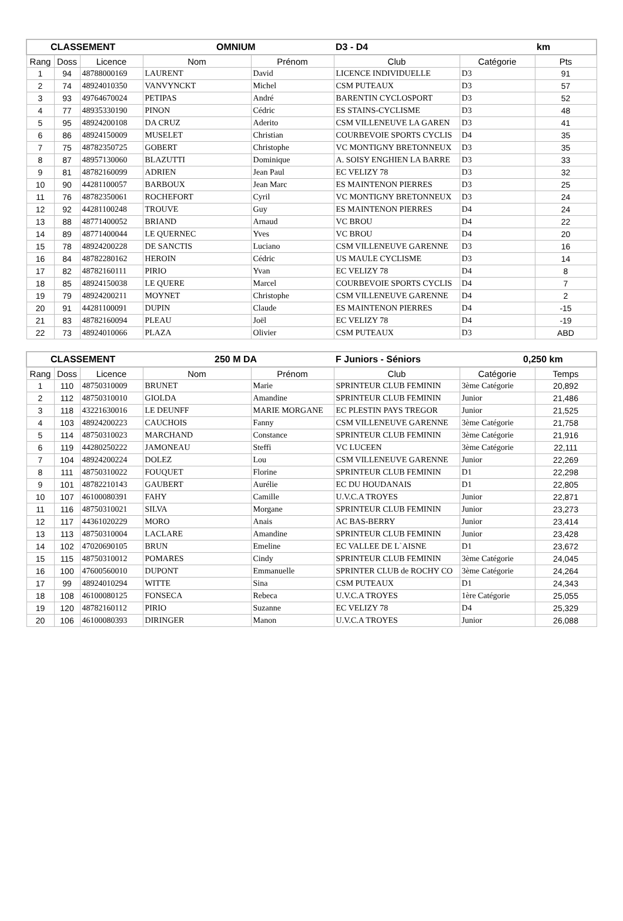| CLASSEMENT | | | OMNIUM | | D3 - D4 | | km |
| --- | --- | --- | --- | --- | --- | --- | --- |
| Rang | Doss | Licence | Nom | Prénom | Club | Catégorie | Pts |
| 1 | 94 | 48788000169 | LAURENT | David | LICENCE INDIVIDUELLE | D3 | 91 |
| 2 | 74 | 48924010350 | VANVYNCKT | Michel | CSM PUTEAUX | D3 | 57 |
| 3 | 93 | 49764670024 | PETIPAS | André | BARENTIN CYCLOSPORT | D3 | 52 |
| 4 | 77 | 48935330190 | PINON | Cédric | ES STAINS-CYCLISME | D3 | 48 |
| 5 | 95 | 48924200108 | DA CRUZ | Aderito | CSM VILLENEUVE LA GAREN | D3 | 41 |
| 6 | 86 | 48924150009 | MUSELET | Christian | COURBEVOIE SPORTS CYCLIS | D4 | 35 |
| 7 | 75 | 48782350725 | GOBERT | Christophe | VC MONTIGNY BRETONNEUX | D3 | 35 |
| 8 | 87 | 48957130060 | BLAZUTTI | Dominique | A. SOISY ENGHIEN LA BARRE | D3 | 33 |
| 9 | 81 | 48782160099 | ADRIEN | Jean Paul | EC VELIZY 78 | D3 | 32 |
| 10 | 90 | 44281100057 | BARBOUX | Jean Marc | ES MAINTENON PIERRES | D3 | 25 |
| 11 | 76 | 48782350061 | ROCHEFORT | Cyril | VC MONTIGNY BRETONNEUX | D3 | 24 |
| 12 | 92 | 44281100248 | TROUVE | Guy | ES MAINTENON PIERRES | D4 | 24 |
| 13 | 88 | 48771400052 | BRIAND | Arnaud | VC BROU | D4 | 22 |
| 14 | 89 | 48771400044 | LE QUERNEC | Yves | VC BROU | D4 | 20 |
| 15 | 78 | 48924200228 | DE SANCTIS | Luciano | CSM VILLENEUVE GARENNE | D3 | 16 |
| 16 | 84 | 48782280162 | HEROIN | Cédric | US MAULE CYCLISME | D3 | 14 |
| 17 | 82 | 48782160111 | PIRIO | Yvan | EC VELIZY 78 | D4 | 8 |
| 18 | 85 | 48924150038 | LE QUERE | Marcel | COURBEVOIE SPORTS CYCLIS | D4 | 7 |
| 19 | 79 | 48924200211 | MOYNET | Christophe | CSM VILLENEUVE GARENNE | D4 | 2 |
| 20 | 91 | 44281100091 | DUPIN | Claude | ES MAINTENON PIERRES | D4 | -15 |
| 21 | 83 | 48782160094 | PLEAU | Joël | EC VELIZY 78 | D4 | -19 |
| 22 | 73 | 48924010066 | PLAZA | Olivier | CSM PUTEAUX | D3 | ABD |
| CLASSEMENT | | | 250 M DA | | F Juniors - Séniors | | 0,250 km |
| --- | --- | --- | --- | --- | --- | --- | --- |
| Rang | Doss | Licence | Nom | Prénom | Club | Catégorie | Temps |
| 1 | 110 | 48750310009 | BRUNET | Marie | SPRINTEUR CLUB FEMININ | 3ème Catégorie | 20,892 |
| 2 | 112 | 48750310010 | GIOLDA | Amandine | SPRINTEUR CLUB FEMININ | Junior | 21,486 |
| 3 | 118 | 43221630016 | LE DEUNFF | MARIE MORGANE | EC PLESTIN PAYS TREGOR | Junior | 21,525 |
| 4 | 103 | 48924200223 | CAUCHOIS | Fanny | CSM VILLENEUVE GARENNE | 3ème Catégorie | 21,758 |
| 5 | 114 | 48750310023 | MARCHAND | Constance | SPRINTEUR CLUB FEMININ | 3ème Catégorie | 21,916 |
| 6 | 119 | 44280250222 | JAMONEAU | Steffi | VC LUCEEN | 3ème Catégorie | 22,111 |
| 7 | 104 | 48924200224 | DOLEZ | Lou | CSM VILLENEUVE GARENNE | Junior | 22,269 |
| 8 | 111 | 48750310022 | FOUQUET | Florine | SPRINTEUR CLUB FEMININ | D1 | 22,298 |
| 9 | 101 | 48782210143 | GAUBERT | Aurélie | EC DU HOUDANAIS | D1 | 22,805 |
| 10 | 107 | 46100080391 | FAHY | Camille | U.V.C.A TROYES | Junior | 22,871 |
| 11 | 116 | 48750310021 | SILVA | Morgane | SPRINTEUR CLUB FEMININ | Junior | 23,273 |
| 12 | 117 | 44361020229 | MORO | Anais | AC BAS-BERRY | Junior | 23,414 |
| 13 | 113 | 48750310004 | LACLARE | Amandine | SPRINTEUR CLUB FEMININ | Junior | 23,428 |
| 14 | 102 | 47020690105 | BRUN | Emeline | EC VALLEE DE L`AISNE | D1 | 23,672 |
| 15 | 115 | 48750310012 | POMARES | Cindy | SPRINTEUR CLUB FEMININ | 3ème Catégorie | 24,045 |
| 16 | 100 | 47600560010 | DUPONT | Emmanuelle | SPRINTER CLUB de ROCHY CO | 3ème Catégorie | 24,264 |
| 17 | 99 | 48924010294 | WITTE | Sina | CSM PUTEAUX | D1 | 24,343 |
| 18 | 108 | 46100080125 | FONSECA | Rebeca | U.V.C.A TROYES | 1ère Catégorie | 25,055 |
| 19 | 120 | 48782160112 | PIRIO | Suzanne | EC VELIZY 78 | D4 | 25,329 |
| 20 | 106 | 46100080393 | DIRINGER | Manon | U.V.C.A TROYES | Junior | 26,088 |